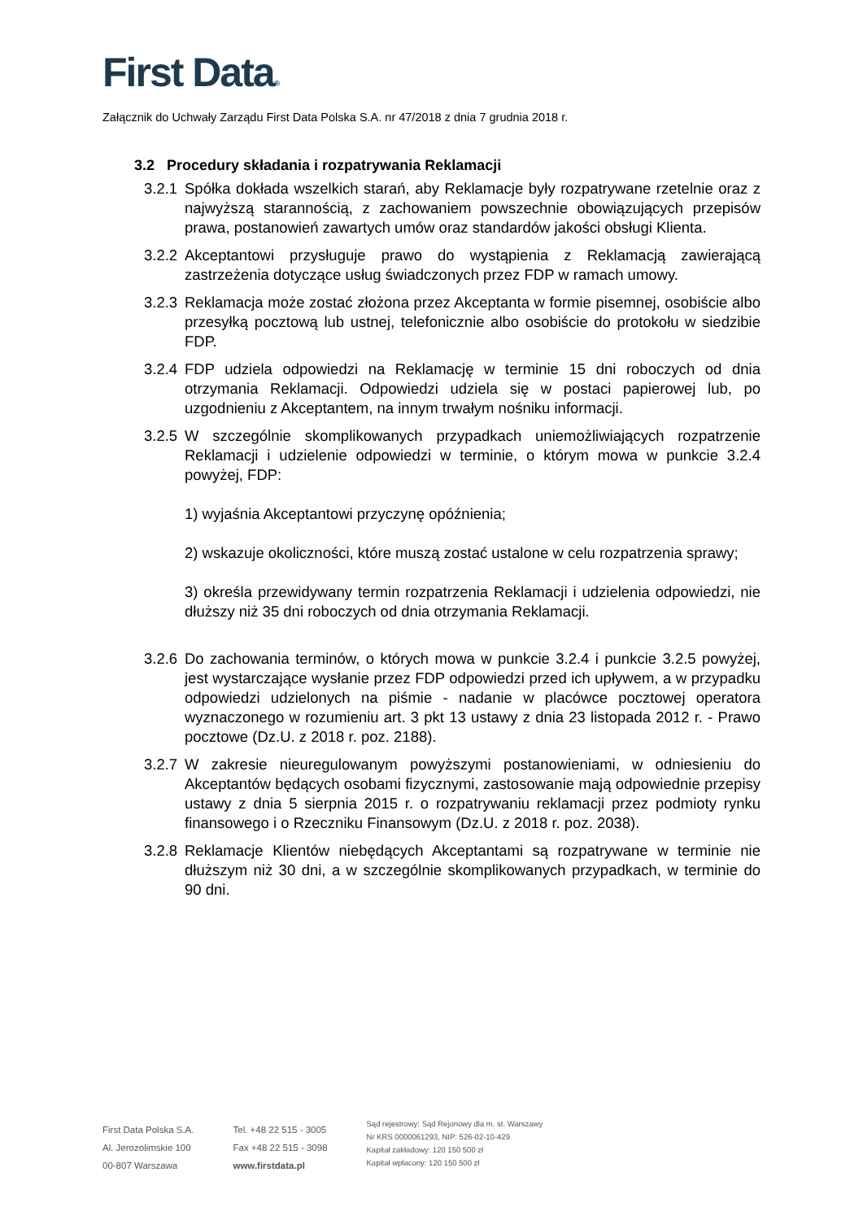First Data®
Załącznik do Uchwały Zarządu First Data Polska S.A. nr 47/2018 z dnia 7 grudnia 2018 r.
3.2 Procedury składania i rozpatrywania Reklamacji
3.2.1
Spółka dokłada wszelkich starań, aby Reklamacje były rozpatrywane rzetelnie oraz z najwyższą starannością, z zachowaniem powszechnie obowiązujących przepisów prawa, postanowień zawartych umów oraz standardów jakości obsługi Klienta.
3.2.2
Akceptantowi przysługuje prawo do wystąpienia z Reklamacją zawierającą zastrzeżenia dotyczące usług świadczonych przez FDP w ramach umowy.
3.2.3
Reklamacja może zostać złożona przez Akceptanta w formie pisemnej, osobiście albo przesyłką pocztową lub ustnej, telefonicznie albo osobiście do protokołu w siedzibie FDP.
3.2.4
FDP udziela odpowiedzi na Reklamację w terminie 15 dni roboczych od dnia otrzymania Reklamacji. Odpowiedzi udziela się w postaci papierowej lub, po uzgodnieniu z Akceptantem, na innym trwałym nośniku informacji.
3.2.5
W szczególnie skomplikowanych przypadkach uniemożliwiających rozpatrzenie Reklamacji i udzielenie odpowiedzi w terminie, o którym mowa w punkcie 3.2.4 powyżej, FDP:
1) wyjaśnia Akceptantowi przyczynę opóźnienia;
2) wskazuje okoliczności, które muszą zostać ustalone w celu rozpatrzenia sprawy;
3) określa przewidywany termin rozpatrzenia Reklamacji i udzielenia odpowiedzi, nie dłuższy niż 35 dni roboczych od dnia otrzymania Reklamacji.
3.2.6
Do zachowania terminów, o których mowa w punkcie 3.2.4 i punkcie 3.2.5 powyżej, jest wystarczające wysłanie przez FDP odpowiedzi przed ich upływem, a w przypadku odpowiedzi udzielonych na piśmie - nadanie w placówce pocztowej operatora wyznaczonego w rozumieniu art. 3 pkt 13 ustawy z dnia 23 listopada 2012 r. - Prawo pocztowe (Dz.U. z 2018 r. poz. 2188).
3.2.7
W zakresie nieuregulowanym powyższymi postanowieniami, w odniesieniu do Akceptantów będących osobami fizycznymi, zastosowanie mają odpowiednie przepisy ustawy z dnia 5 sierpnia 2015 r. o rozpatrywaniu reklamacji przez podmioty rynku finansowego i o Rzeczniku Finansowym (Dz.U. z 2018 r. poz. 2038).
3.2.8
Reklamacje Klientów niebędących Akceptantami są rozpatrywane w terminie nie dłuższym niż 30 dni, a w szczególnie skomplikowanych przypadkach, w terminie do 90 dni.
First Data Polska S.A.
Al. Jerozolimskie 100
00-807 Warszawa
Tel. +48 22 515 - 3005
Fax +48 22 515 - 3098
www.firstdata.pl
Sąd rejestrowy: Sąd Rejonowy dla m. st. Warszawy
Nr KRS 0000061293, NIP: 526-02-10-429
Kapitał zakładowy: 120 150 500 zł
Kapitał wpłacony: 120 150 500 zł